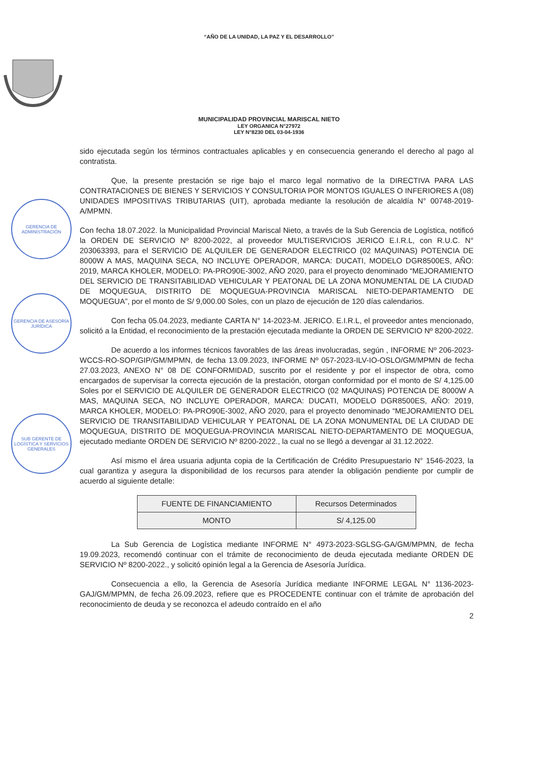“AÑO DE LA UNIDAD, LA PAZ Y EL DESARROLLO”
MUNICIPALIDAD PROVINCIAL MARISCAL NIETO
LEY ORGANICA N°27972
LEY N°8230 DEL 03-04-1936
GERENCIA DE ADMINISTRACIÓN
GERENCIA DE ASESORÍA JURÍDICA
SUB GERENTE DE LOGÍSTICA Y SERVICIOS GENERALES
sido ejecutada según los términos contractuales aplicables y en consecuencia generando el derecho al pago al contratista.
Que, la presente prestación se rige bajo el marco legal normativo de la DIRECTIVA PARA LAS CONTRATACIONES DE BIENES Y SERVICIOS Y CONSULTORIA POR MONTOS IGUALES O INFERIORES A (08) UNIDADES IMPOSITIVAS TRIBUTARIAS (UIT), aprobada mediante la resolución de alcaldía N° 00748-2019-A/MPMN.
Con fecha 18.07.2022. la Municipalidad Provincial Mariscal Nieto, a través de la Sub Gerencia de Logística, notificó la ORDEN DE SERVICIO Nº 8200-2022, al proveedor MULTISERVICIOS JERICO E.I.R.L, con R.U.C. N° 203063393, para el SERVICIO DE ALQUILER DE GENERADOR ELECTRICO (02 MAQUINAS) POTENCIA DE 8000W A MAS, MAQUINA SECA, NO INCLUYE OPERADOR, MARCA: DUCATI, MODELO DGR8500ES, AÑO: 2019, MARCA KHOLER, MODELO: PA-PRO90E-3002, AÑO 2020, para el proyecto denominado “MEJORAMIENTO DEL SERVICIO DE TRANSITABILIDAD VEHICULAR Y PEATONAL DE LA ZONA MONUMENTAL DE LA CIUDAD DE MOQUEGUA, DISTRITO DE MOQUEGUA-PROVINCIA MARISCAL NIETO-DEPARTAMENTO DE MOQUEGUA”, por el monto de S/ 9,000.00 Soles, con un plazo de ejecución de 120 días calendarios.
Con fecha 05.04.2023, mediante CARTA N° 14-2023-M. JERICO. E.I.R.L, el proveedor antes mencionado, solicitó a la Entidad, el reconocimiento de la prestación ejecutada mediante la ORDEN DE SERVICIO Nº 8200-2022.
De acuerdo a los informes técnicos favorables de las áreas involucradas, según , INFORME Nº 206-2023-WCCS-RO-SOP/GIP/GM/MPMN, de fecha 13.09.2023, INFORME Nº 057-2023-ILV-IO-OSLO/GM/MPMN de fecha 27.03.2023, ANEXO N° 08 DE CONFORMIDAD, suscrito por el residente y por el inspector de obra, como encargados de supervisar la correcta ejecución de la prestación, otorgan conformidad por el monto de S/ 4,125.00 Soles por el SERVICIO DE ALQUILER DE GENERADOR ELECTRICO (02 MAQUINAS) POTENCIA DE 8000W A MAS, MAQUINA SECA, NO INCLUYE OPERADOR, MARCA: DUCATI, MODELO DGR8500ES, AÑO: 2019, MARCA KHOLER, MODELO: PA-PRO90E-3002, AÑO 2020, para el proyecto denominado “MEJORAMIENTO DEL SERVICIO DE TRANSITABILIDAD VEHICULAR Y PEATONAL DE LA ZONA MONUMENTAL DE LA CIUDAD DE MOQUEGUA, DISTRITO DE MOQUEGUA-PROVINCIA MARISCAL NIETO-DEPARTAMENTO DE MOQUEGUA, ejecutado mediante ORDEN DE SERVICIO Nº 8200-2022., la cual no se llegó a devengar al 31.12.2022.
Así mismo el área usuaria adjunta copia de la Certificación de Crédito Presupuestario N° 1546-2023, la cual garantiza y asegura la disponibilidad de los recursos para atender la obligación pendiente por cumplir de acuerdo al siguiente detalle:
| FUENTE DE FINANCIAMIENTO | Recursos Determinados |
| MONTO | S/ 4,125.00 |
La Sub Gerencia de Logística mediante INFORME N° 4973-2023-SGLSG-GA/GM/MPMN, de fecha 19.09.2023, recomendó continuar con el trámite de reconocimiento de deuda ejecutada mediante ORDEN DE SERVICIO Nº 8200-2022., y solicitó opinión legal a la Gerencia de Asesoría Jurídica.
Consecuencia a ello, la Gerencia de Asesoría Jurídica mediante INFORME LEGAL N° 1136-2023-GAJ/GM/MPMN, de fecha 26.09.2023, refiere que es PROCEDENTE continuar con el trámite de aprobación del reconocimiento de deuda y se reconozca el adeudo contraído en el año
2